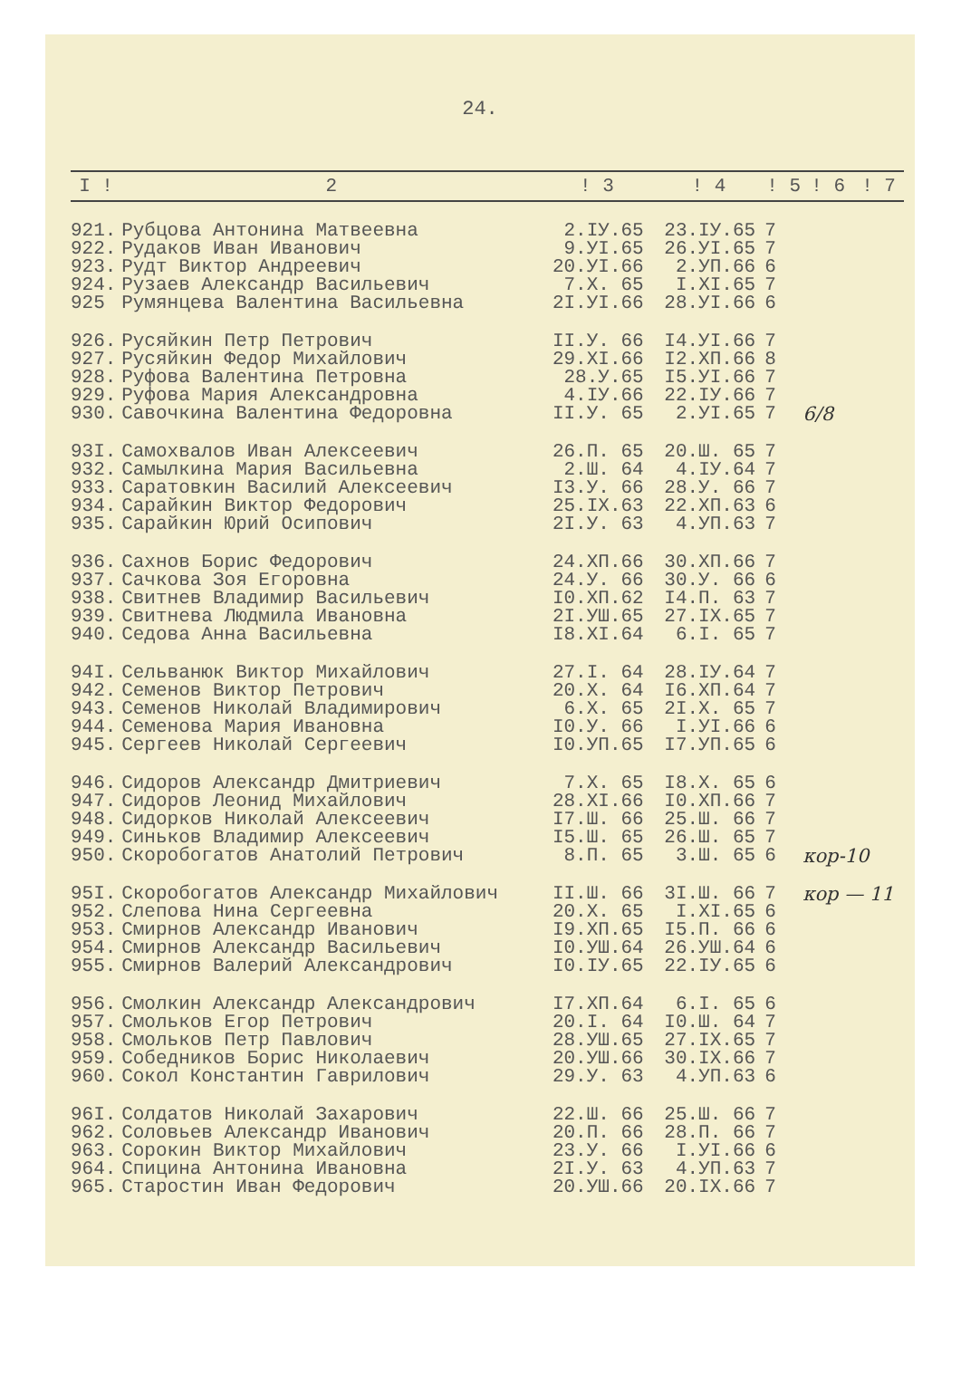24.
| I ! | 2 | ! 3 | ! 4 | ! 5 | ! 6 | ! 7 |
| --- | --- | --- | --- | --- | --- | --- |
| 921. | Рубцова Антонина Матвеевна | 2.IУ.65 | 23.IУ.65 | 7 | | |
| 922. | Рудаков Иван Иванович | 9.УI.65 | 26.УI.65 | 7 | | |
| 923. | Рудт Виктор Андреевич | 20.УI.66 | 2.УП.66 | 6 | | |
| 924. | Рузаев Александр Васильевич | 7.X. 65 | I.XI.65 | 7 | | |
| 925 | Румянцева Валентина Васильевна | 2I.УI.66 | 28.УI.66 | 6 | | |
| 926. | Русяйкин Петр Петрович | II.У. 66 | I4.УI.66 | 7 | | |
| 927. | Русяйкин Федор Михайлович | 29.XI.66 | I2.XП.66 | 8 | | |
| 928. | Руфова Валентина Петровна | 28.У.65 | I5.УI.66 | 7 | | |
| 929. | Руфова Мария Александровна | 4.IУ.66 | 22.IУ.66 | 7 | | |
| 930. | Савочкина Валентина Федоровна | II.У. 65 | 2.УI.65 | 7 | 6/8 | |
| 93I. | Самохвалов Иван Алексеевич | 26.П. 65 | 20.Ш. 65 | 7 | | |
| 932. | Самылкина Мария Васильевна | 2.Ш. 64 | 4.IУ.64 | 7 | | |
| 933. | Саратовкин Василий Алексеевич | I3.У. 66 | 28.У. 66 | 7 | | |
| 934. | Сарайкин Виктор Федорович | 25.IX.63 | 22.XП.63 | 6 | | |
| 935. | Сарайкин Юрий Осипович | 2I.У. 63 | 4.УП.63 | 7 | | |
| 936. | Сахнов Борис Федорович | 24.XП.66 | 30.XП.66 | 7 | | |
| 937. | Сачкова Зоя Егоровна | 24.У. 66 | 30.У. 66 | 6 | | |
| 938. | Свитнев Владимир Васильевич | I0.XП.62 | I4.П. 63 | 7 | | |
| 939. | Свитнева Людмила Ивановна | 2I.УШ.65 | 27.IX.65 | 7 | | |
| 940. | Седова Анна Васильевна | I8.XI.64 | 6.I. 65 | 7 | | |
| 94I. | Сельванюк Виктор Михайлович | 27.I. 64 | 28.IУ.64 | 7 | | |
| 942. | Семенов Виктор Петрович | 20.X. 64 | I6.XП.64 | 7 | | |
| 943. | Семенов Николай Владимирович | 6.X. 65 | 2I.X. 65 | 7 | | |
| 944. | Семенова Мария Ивановна | I0.У. 66 | I.УI.66 | 6 | | |
| 945. | Сергеев Николай Сергеевич | I0.УП.65 | I7.УП.65 | 6 | | |
| 946. | Сидоров Александр Дмитриевич | 7.X. 65 | I8.X. 65 | 6 | | |
| 947. | Сидоров Леонид Михайлович | 28.XI.66 | I0.XП.66 | 7 | | |
| 948. | Сидорков Николай Алексеевич | I7.Ш. 66 | 25.Ш. 66 | 7 | | |
| 949. | Синьков Владимир Алексеевич | I5.Ш. 65 | 26.Ш. 65 | 7 | | |
| 950. | Скоробогатов Анатолий Петрович | 8.П. 65 | 3.Ш. 65 | 6 | кор-10 | |
| 95I. | Скоробогатов Александр Михайлович | II.Ш. 66 | 3I.Ш. 66 | 7 | кор — 11 | |
| 952. | Слепова Нина Сергеевна | 20.X. 65 | I.XI.65 | 6 | | |
| 953. | Смирнов Александр Иванович | I9.XП.65 | I5.П. 66 | 6 | | |
| 954. | Смирнов Александр Васильевич | I0.УШ.64 | 26.УШ.64 | 6 | | |
| 955. | Смирнов Валерий Александрович | I0.IУ.65 | 22.IУ.65 | 6 | | |
| 956. | Смолкин Александр Александрович | I7.XП.64 | 6.I. 65 | 6 | | |
| 957. | Смольков Егор Петрович | 20.I. 64 | I0.Ш. 64 | 7 | | |
| 958. | Смольков Петр Павлович | 28.УШ.65 | 27.IX.65 | 7 | | |
| 959. | Собедников Борис Николаевич | 20.УШ.66 | 30.IX.66 | 7 | | |
| 960. | Сокол Константин Гаврилович | 29.У. 63 | 4.УП.63 | 6 | | |
| 96I. | Солдатов Николай Захарович | 22.Ш. 66 | 25.Ш. 66 | 7 | | |
| 962. | Соловьев Александр Иванович | 20.П. 66 | 28.П. 66 | 7 | | |
| 963. | Сорокин Виктор Михайлович | 23.У. 66 | I.УI.66 | 6 | | |
| 964. | Спицина Антонина Ивановна | 2I.У. 63 | 4.УП.63 | 7 | | |
| 965. | Старостин Иван Федорович | 20.УШ.66 | 20.IX.66 | 7 | | |